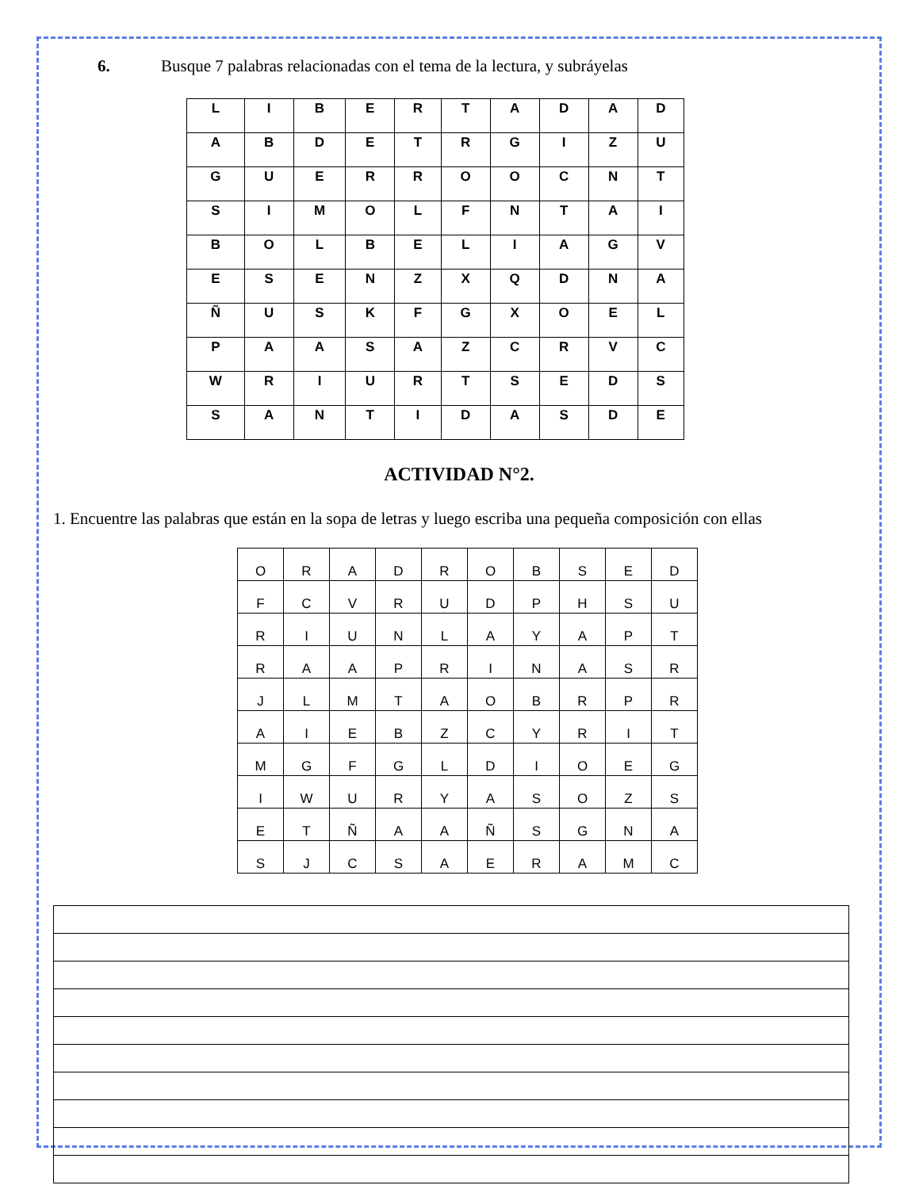6. Busque 7 palabras relacionadas con el tema de la lectura, y subráyelas
| L | I | B | E | R | T | A | D | A | D |
| A | B | D | E | T | R | G | I | Z | U |
| G | U | E | R | R | O | O | C | N | T |
| S | I | M | O | L | F | N | T | A | I |
| B | O | L | B | E | L | I | A | G | V |
| E | S | E | N | Z | X | Q | D | N | A |
| Ñ | U | S | K | F | G | X | O | E | L |
| P | A | A | S | A | Z | C | R | V | C |
| W | R | I | U | R | T | S | E | D | S |
| S | A | N | T | I | D | A | S | D | E |
ACTIVIDAD N°2.
1. Encuentre las palabras que están en la sopa de letras y luego escriba una pequeña composición con ellas
| O | R | A | D | R | O | B | S | E | D |
| F | C | V | R | U | D | P | H | S | U |
| R | I | U | N | L | A | Y | A | P | T |
| R | A | A | P | R | I | N | A | S | R |
| J | L | M | T | A | O | B | R | P | R |
| A | I | E | B | Z | C | Y | R | I | T |
| M | G | F | G | L | D | I | O | E | G |
| I | W | U | R | Y | A | S | O | Z | S |
| E | T | Ñ | A | A | Ñ | S | G | N | A |
| S | J | C | S | A | E | R | A | M | C |